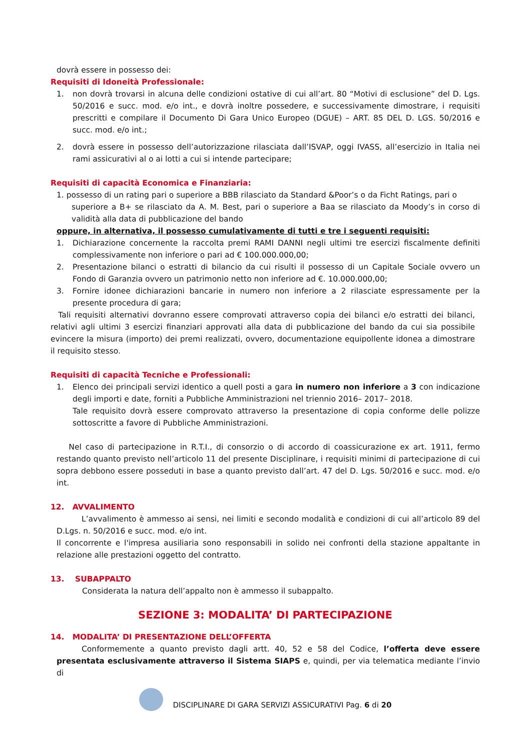dovrà essere in possesso dei:
Requisiti di Idoneità Professionale:
1. non dovrà trovarsi in alcuna delle condizioni ostative di cui all’art. 80 “Motivi di esclusione” del D. Lgs. 50/2016 e succ. mod. e/o int., e dovrà inoltre possedere, e successivamente dimostrare, i requisiti prescritti e compilare il Documento Di Gara Unico Europeo (DGUE) – ART. 85 DEL D. LGS. 50/2016 e succ. mod. e/o int.;
2. dovrà essere in possesso dell’autorizzazione rilasciata dall’ISVAP, oggi IVASS, all’esercizio in Italia nei rami assicurativi al o ai lotti a cui si intende partecipare;
Requisiti di capacità Economica e Finanziaria:
1. possesso di un rating pari o superiore a BBB rilasciato da Standard &Poor’s o da Ficht Ratings, pari o
superiore a B+ se rilasciato da A. M. Best, pari o superiore a Baa se rilasciato da Moody’s in corso di validità alla data di pubblicazione del bando
oppure, in alternativa, il possesso cumulativamente di tutti e tre i seguenti requisiti:
1. Dichiarazione concernente la raccolta premi RAMI DANNI negli ultimi tre esercizi fiscalmente definiti complessivamente non inferiore o pari ad € 100.000.000,00;
2. Presentazione bilanci o estratti di bilancio da cui risulti il possesso di un Capitale Sociale ovvero un Fondo di Garanzia ovvero un patrimonio netto non inferiore ad €. 10.000.000,00;
3. Fornire idonee dichiarazioni bancarie in numero non inferiore a 2 rilasciate espressamente per la presente procedura di gara;
Tali requisiti alternativi dovranno essere comprovati attraverso copia dei bilanci e/o estratti dei bilanci, relativi agli ultimi 3 esercizi finanziari approvati alla data di pubblicazione del bando da cui sia possibile evincere la misura (importo) dei premi realizzati, ovvero, documentazione equipollente idonea a dimostrare il requisito stesso.
Requisiti di capacità Tecniche e Professionali:
1. Elenco dei principali servizi identico a quell posti a gara in numero non inferiore a 3 con indicazione degli importi e date, forniti a Pubbliche Amministrazioni nel triennio 2016– 2017– 2018.
Tale requisito dovrà essere comprovato attraverso la presentazione di copia conforme delle polizze sottoscritte a favore di Pubbliche Amministrazioni.
Nel caso di partecipazione in R.T.I., di consorzio o di accordo di coassicurazione ex art. 1911, fermo restando quanto previsto nell’articolo 11 del presente Disciplinare, i requisiti minimi di partecipazione di cui sopra debbono essere posseduti in base a quanto previsto dall’art. 47 del D. Lgs. 50/2016 e succ. mod. e/o int.
12. AVVALIMENTO
L’avvalimento è ammesso ai sensi, nei limiti e secondo modalità e condizioni di cui all’articolo 89 del D.Lgs. n. 50/2016 e succ. mod. e/o int.
Il concorrente e l'impresa ausiliaria sono responsabili in solido nei confronti della stazione appaltante in relazione alle prestazioni oggetto del contratto.
13. SUBAPPALTO
Considerata la natura dell’appalto non è ammesso il subappalto.
SEZIONE 3: MODALITA’ DI PARTECIPAZIONE
14. MODALITA’ DI PRESENTAZIONE DELL’OFFERTA
Conformemente a quanto previsto dagli artt. 40, 52 e 58 del Codice, l’offerta deve essere presentata esclusivamente attraverso il Sistema SIAPS e, quindi, per via telematica mediante l’invio di
DISCIPLINARE DI GARA SERVIZI ASSICURATIVI Pag. 6 di 20